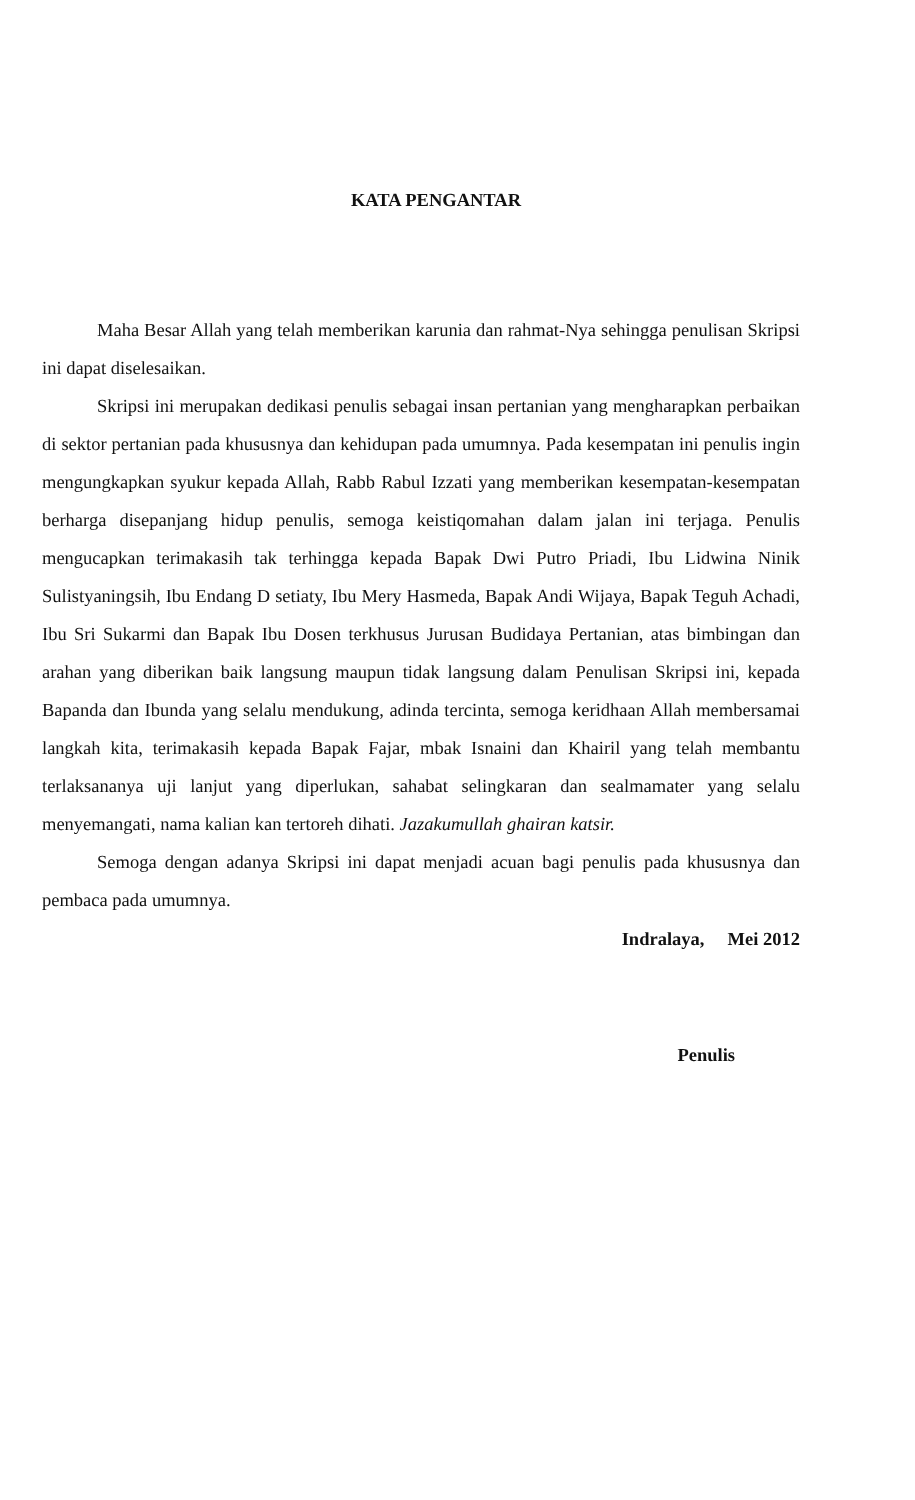KATA PENGANTAR
Maha Besar Allah yang telah memberikan karunia dan rahmat-Nya sehingga penulisan Skripsi ini dapat diselesaikan.
Skripsi ini merupakan dedikasi penulis sebagai insan pertanian yang mengharapkan perbaikan di sektor pertanian pada khususnya dan kehidupan pada umumnya. Pada kesempatan ini penulis ingin mengungkapkan syukur kepada Allah, Rabb Rabul Izzati yang memberikan kesempatan-kesempatan berharga disepanjang hidup penulis, semoga keistiqomahan dalam jalan ini terjaga. Penulis mengucapkan terimakasih tak terhingga kepada Bapak Dwi Putro Priadi, Ibu Lidwina Ninik Sulistyaningsih, Ibu Endang D setiaty, Ibu Mery Hasmeda, Bapak Andi Wijaya, Bapak Teguh Achadi, Ibu Sri Sukarmi dan Bapak Ibu Dosen terkhusus Jurusan Budidaya Pertanian, atas bimbingan dan arahan yang diberikan baik langsung maupun tidak langsung dalam Penulisan Skripsi ini, kepada Bapanda dan Ibunda yang selalu mendukung, adinda tercinta, semoga keridhaan Allah membersamai langkah kita, terimakasih kepada Bapak Fajar, mbak Isnaini dan Khairil yang telah membantu terlaksananya uji lanjut yang diperlukan, sahabat selingkaran dan sealmamater yang selalu menyemangati, nama kalian kan tertoreh dihati. Jazakumullah ghairan katsir.
Semoga dengan adanya Skripsi ini dapat menjadi acuan bagi penulis pada khususnya dan pembaca pada umumnya.
Indralaya, Mei 2012
Penulis